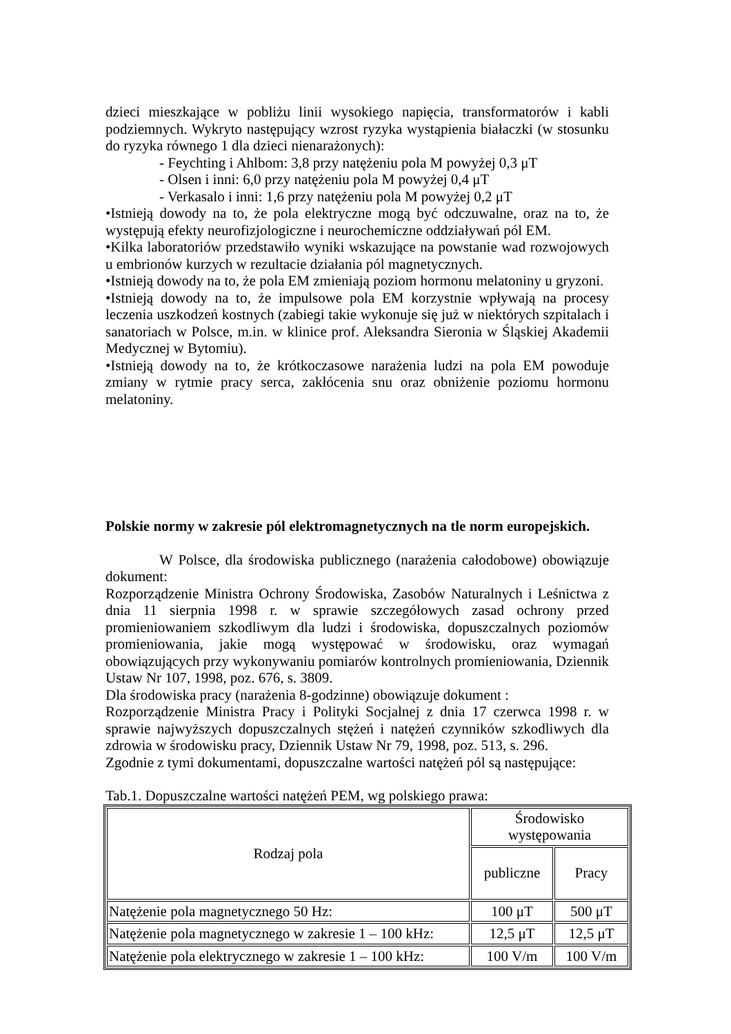dzieci mieszkające w pobliżu linii wysokiego napięcia, transformatorów i kabli podziemnych. Wykryto następujący wzrost ryzyka wystąpienia białaczki (w stosunku do ryzyka równego 1 dla dzieci nienarażonych):
- Feychting i Ahlbom: 3,8 przy natężeniu pola M powyżej 0,3 μT
- Olsen i inni: 6,0 przy natężeniu pola M powyżej 0,4 μT
- Verkasalo i inni: 1,6 przy natężeniu pola M powyżej 0,2 μT
•Istnieją dowody na to, że pola elektryczne mogą być odczuwalne, oraz na to, że występują efekty neurofizjologiczne i neurochemiczne oddziaływań pól EM.
•Kilka laboratoriów przedstawiło wyniki wskazujące na powstanie wad rozwojowych u embrionów kurzych w rezultacie działania pól magnetycznych.
•Istnieją dowody na to, że pola EM zmieniają poziom hormonu melatoniny u gryzoni.
•Istnieją dowody na to, że impulsowe pola EM korzystnie wpływają na procesy leczenia uszkodzeń kostnych (zabiegi takie wykonuje się już w niektórych szpitalach i sanatoriach w Polsce, m.in. w klinice prof. Aleksandra Sieronia w Śląskiej Akademii Medycznej w Bytomiu).
•Istnieją dowody na to, że krótkoczasowe narażenia ludzi na pola EM powoduje zmiany w rytmie pracy serca, zakłócenia snu oraz obniżenie poziomu hormonu melatoniny.
Polskie normy w zakresie pól elektromagnetycznych na tle norm europejskich.
W Polsce, dla środowiska publicznego (narażenia całodobowe) obowiązuje dokument:
Rozporządzenie Ministra Ochrony Środowiska, Zasobów Naturalnych i Leśnictwa z dnia 11 sierpnia 1998 r. w sprawie szczegółowych zasad ochrony przed promieniowaniem szkodliwym dla ludzi i środowiska, dopuszczalnych poziomów promieniowania, jakie mogą występować w środowisku, oraz wymagań obowiązujących przy wykonywaniu pomiarów kontrolnych promieniowania, Dziennik Ustaw Nr 107, 1998, poz. 676, s. 3809.
Dla środowiska pracy (narażenia 8-godzinne) obowiązuje dokument :
Rozporządzenie Ministra Pracy i Polityki Socjalnej z dnia 17 czerwca 1998 r. w sprawie najwyższych dopuszczalnych stężeń i natężeń czynników szkodliwych dla zdrowia w środowisku pracy, Dziennik Ustaw Nr 79, 1998, poz. 513, s. 296.
Zgodnie z tymi dokumentami, dopuszczalne wartości natężeń pól są następujące:
Tab.1. Dopuszczalne wartości natężeń PEM, wg polskiego prawa:
| Rodzaj pola | Środowisko występowania | |
| --- | --- | --- |
| | publiczne | Pracy |
| Natężenie pola magnetycznego 50 Hz: | 100 μT | 500 μT |
| Natężenie pola magnetycznego w zakresie 1 – 100 kHz: | 12,5 μT | 12,5 μT |
| Natężenie pola elektrycznego w zakresie 1 – 100 kHz: | 100 V/m | 100 V/m |